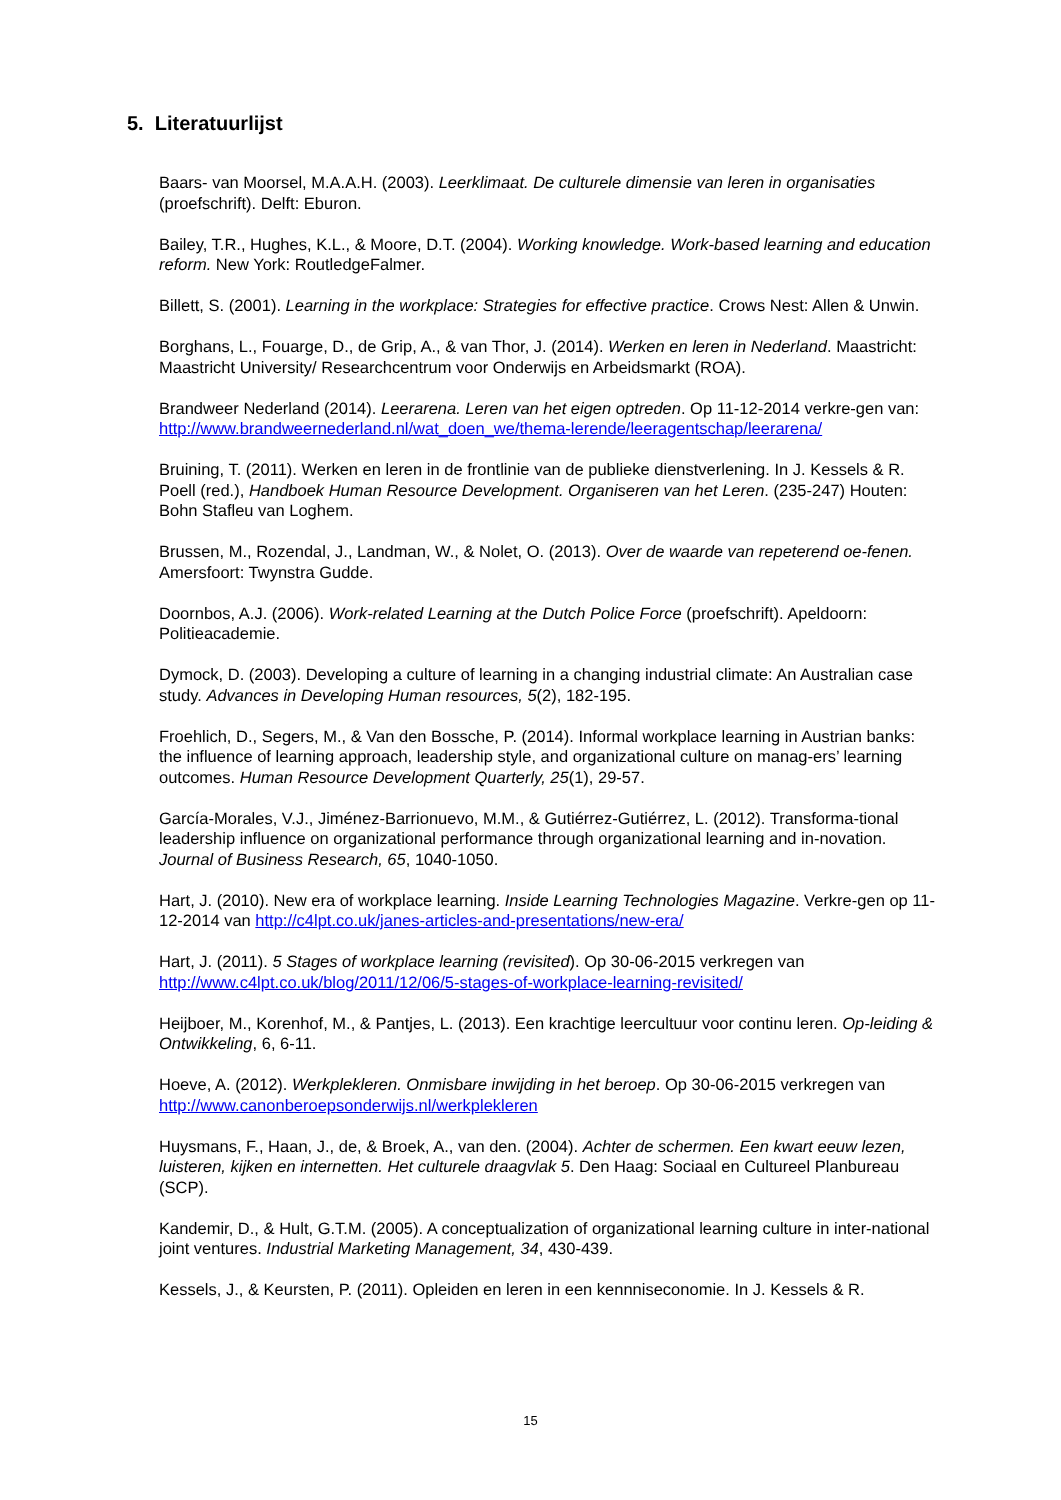5. Literatuurlijst
Baars- van Moorsel, M.A.A.H. (2003). Leerklimaat. De culturele dimensie van leren in organisaties (proefschrift). Delft: Eburon.
Bailey, T.R., Hughes, K.L., & Moore, D.T. (2004). Working knowledge. Work-based learning and education reform. New York: RoutledgeFalmer.
Billett, S. (2001). Learning in the workplace: Strategies for effective practice. Crows Nest: Allen & Unwin.
Borghans, L., Fouarge, D., de Grip, A., & van Thor, J. (2014). Werken en leren in Nederland. Maastricht: Maastricht University/ Researchcentrum voor Onderwijs en Arbeidsmarkt (ROA).
Brandweer Nederland (2014). Leerarena. Leren van het eigen optreden. Op 11-12-2014 verkre-gen van:
http://www.brandweernederland.nl/wat_doen_we/thema-lerende/leeragentschap/leerarena/
Bruining, T. (2011). Werken en leren in de frontlinie van de publieke dienstverlening. In J. Kessels & R. Poell (red.), Handboek Human Resource Development. Organiseren van het Leren. (235-247) Houten: Bohn Stafleu van Loghem.
Brussen, M., Rozendal, J., Landman, W., & Nolet, O. (2013). Over de waarde van repeterend oe-fenen. Amersfoort: Twynstra Gudde.
Doornbos, A.J. (2006). Work-related Learning at the Dutch Police Force (proefschrift). Apeldoorn: Politieacademie.
Dymock, D. (2003). Developing a culture of learning in a changing industrial climate: An Australian case study. Advances in Developing Human resources, 5(2), 182-195.
Froehlich, D., Segers, M., & Van den Bossche, P. (2014). Informal workplace learning in Austrian banks: the influence of learning approach, leadership style, and organizational culture on manag-ers’ learning outcomes. Human Resource Development Quarterly, 25(1), 29-57.
García-Morales, V.J., Jiménez-Barrionuevo, M.M., & Gutiérrez-Gutiérrez, L. (2012). Transforma-tional leadership influence on organizational performance through organizational learning and in-novation. Journal of Business Research, 65, 1040-1050.
Hart, J. (2010). New era of workplace learning. Inside Learning Technologies Magazine. Verkre-gen op 11-12-2014 van http://c4lpt.co.uk/janes-articles-and-presentations/new-era/
Hart, J. (2011). 5 Stages of workplace learning (revisited). Op 30-06-2015 verkregen van http://www.c4lpt.co.uk/blog/2011/12/06/5-stages-of-workplace-learning-revisited/
Heijboer, M., Korenhof, M., & Pantjes, L. (2013). Een krachtige leercultuur voor continu leren. Op-leiding & Ontwikkeling, 6, 6-11.
Hoeve, A. (2012). Werkplekleren. Onmisbare inwijding in het beroep. Op 30-06-2015 verkregen van http://www.canonberoepsonderwijs.nl/werkplekleren
Huysmans, F., Haan, J., de, & Broek, A., van den. (2004). Achter de schermen. Een kwart eeuw lezen, luisteren, kijken en internetten. Het culturele draagvlak 5. Den Haag: Sociaal en Cultureel Planbureau (SCP).
Kandemir, D., & Hult, G.T.M. (2005). A conceptualization of organizational learning culture in inter-national joint ventures. Industrial Marketing Management, 34, 430-439.
Kessels, J., & Keursten, P. (2011). Opleiden en leren in een kennniseconomie. In J. Kessels & R.
15